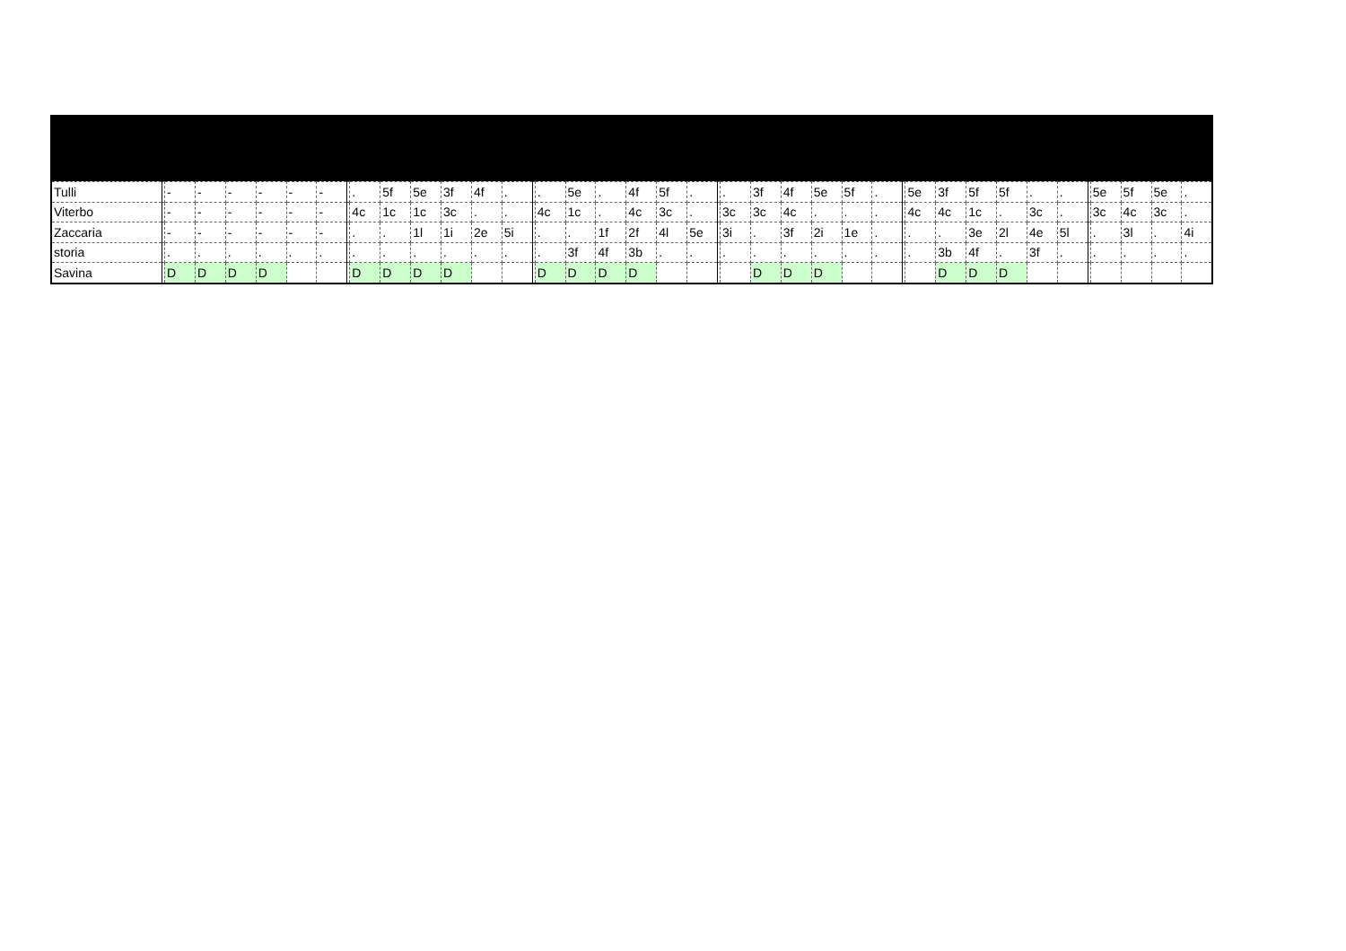| Tulli | | - | - | - | - | - | - | | . | 5f | 5e | 3f | 4f | . | | . | 5e | . | 4f | 5f | . | | . | 3f | 4f | 5e | 5f | . | | 5e | 3f | 5f | 5f | . | . | | 5e | 5f | 5e | . |
| Viterbo | | - | - | - | - | - | - | | 4c | 1c | 1c | 3c | . | . | | 4c | 1c | . | 4c | 3c | . | | 3c | 3c | 4c | . | . | . | | 4c | 4c | 1c | . | 3c | . | | 3c | 4c | 3c | . |
| Zaccaria | | - | - | - | - | - | - | | . | . | 1l | 1i | 2e | 5i | | . | . | 1f | 2f | 4l | 5e | | 3i | . | 3f | 2i | 1e | . | | . | . | 3e | 2l | 4e | 5l | | . | 3l | . | 4i |
| storia | | . | . | . | . | . | . | | . | . | . | . | . | . | | . | 3f | 4f | 3b | . | . | | . | . | . | . | . | . | | . | 3b | 4f | . | 3f | . | | . | . | . | . |
| Savina | | D | D | D | D | | | | D | D | D | D | | | | D | D | D | D | | | | | D | D | D | | | | | D | D | D | | | | | | | |